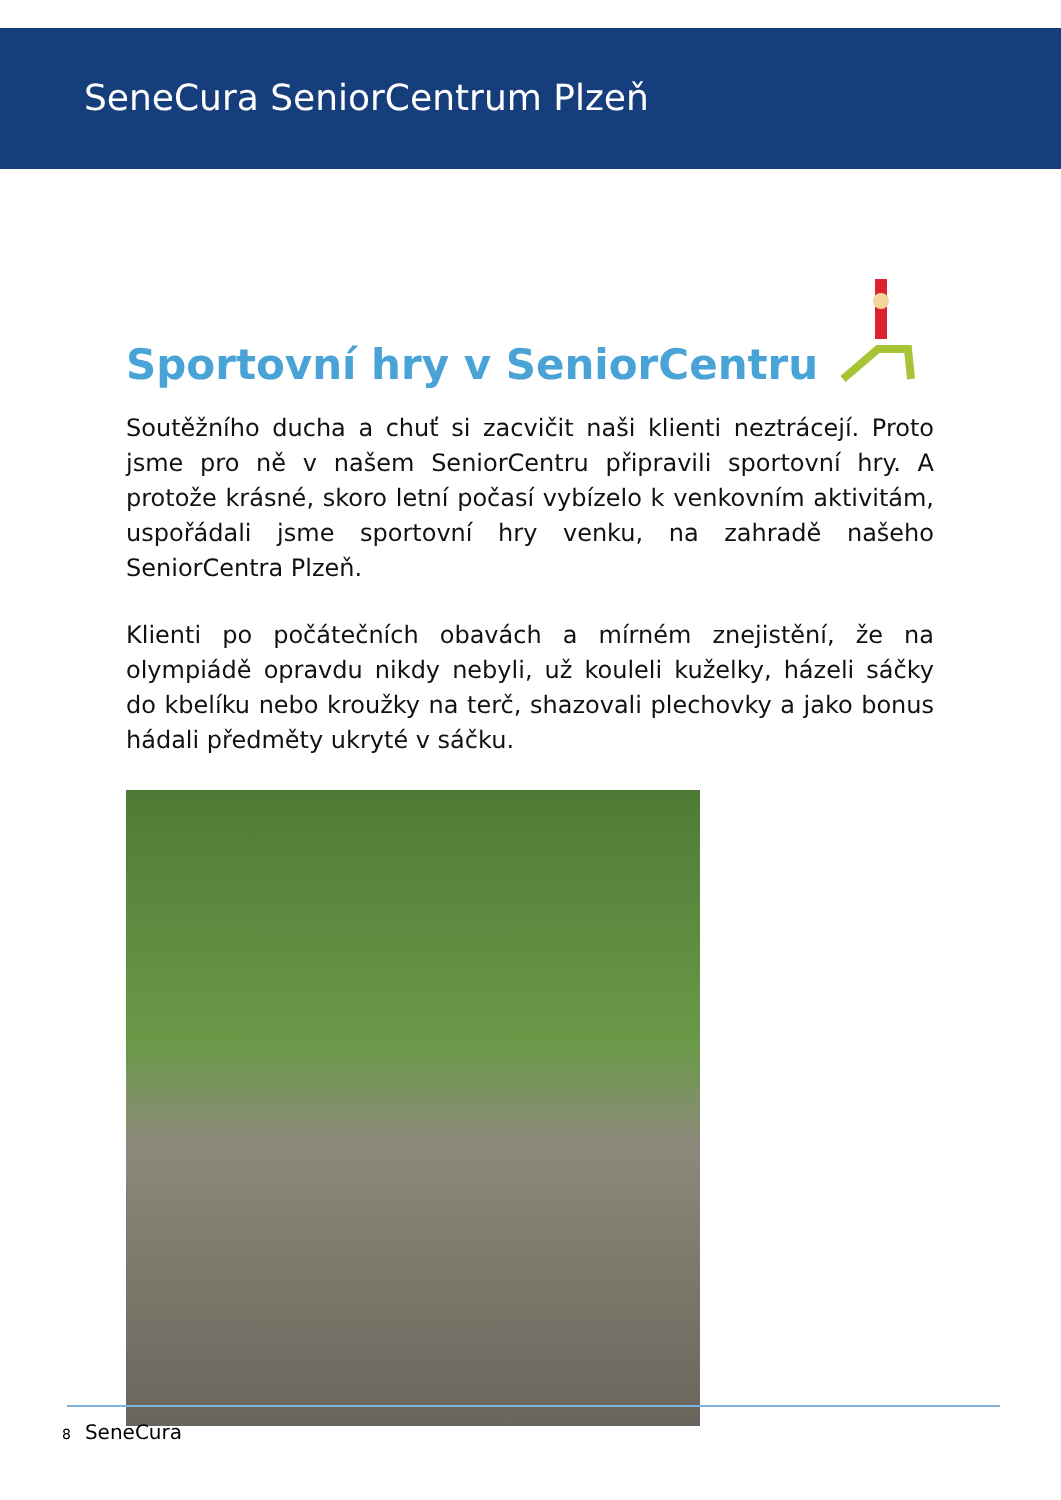SeneCura SeniorCentrum Plzeň
Sportovní hry v SeniorCentru
Soutěžního ducha a chuť si zacvičit naši klienti neztrácejí. Proto jsme pro ně v našem SeniorCentru připravili sportovní hry. A protože krásné, skoro letní počasí vybízelo k venkovním aktivitám, uspořádali jsme sportovní hry venku, na zahradě našeho SeniorCentra Plzeň.
Klienti po počátečních obavách a mírném znejistění, že na olympiádě opravdu nikdy nebyli, už kouleli kuželky, házeli sáčky do kbelíku nebo kroužky na terč, shazovali plechovky a jako bonus hádali předměty ukryté v sáčku.
8 SeneCura